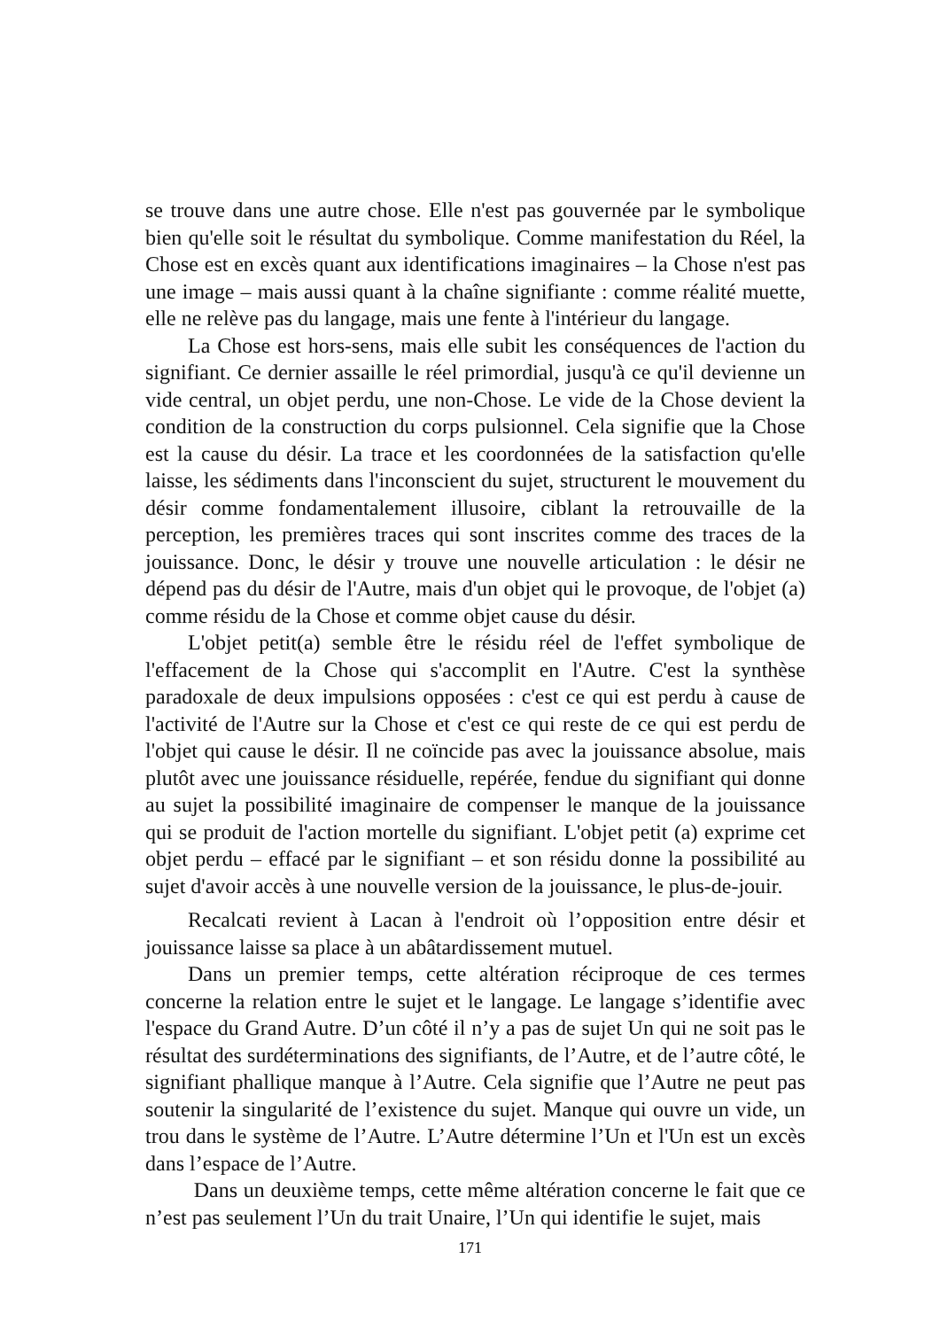se trouve dans une autre chose. Elle n'est pas gouvernée par le symbolique bien qu'elle soit le résultat du symbolique. Comme manifestation du Réel, la Chose est en excès quant aux identifications imaginaires – la Chose n'est pas une image – mais aussi quant à la chaîne signifiante : comme réalité muette, elle ne relève pas du langage, mais une fente à l'intérieur du langage.
La Chose est hors-sens, mais elle subit les conséquences de l'action du signifiant. Ce dernier assaille le réel primordial, jusqu'à ce qu'il devienne un vide central, un objet perdu, une non-Chose. Le vide de la Chose devient la condition de la construction du corps pulsionnel. Cela signifie que la Chose est la cause du désir. La trace et les coordonnées de la satisfaction qu'elle laisse, les sédiments dans l'inconscient du sujet, structurent le mouvement du désir comme fondamentalement illusoire, ciblant la retrouvaille de la perception, les premières traces qui sont inscrites comme des traces de la jouissance. Donc, le désir y trouve une nouvelle articulation : le désir ne dépend pas du désir de l'Autre, mais d'un objet qui le provoque, de l'objet (a) comme résidu de la Chose et comme objet cause du désir.
L'objet petit(a) semble être le résidu réel de l'effet symbolique de l'effacement de la Chose qui s'accomplit en l'Autre. C'est la synthèse paradoxale de deux impulsions opposées : c'est ce qui est perdu à cause de l'activité de l'Autre sur la Chose et c'est ce qui reste de ce qui est perdu de l'objet qui cause le désir. Il ne coïncide pas avec la jouissance absolue, mais plutôt avec une jouissance résiduelle, repérée, fendue du signifiant qui donne au sujet la possibilité imaginaire de compenser le manque de la jouissance qui se produit de l'action mortelle du signifiant. L'objet petit (a) exprime cet objet perdu – effacé par le signifiant – et son résidu donne la possibilité au sujet d'avoir accès à une nouvelle version de la jouissance, le plus-de-jouir.
Recalcati revient à Lacan à l'endroit où l’opposition entre désir et jouissance laisse sa place à un abâtardissement mutuel.
Dans un premier temps, cette altération réciproque de ces termes concerne la relation entre le sujet et le langage. Le langage s’identifie avec l'espace du Grand Autre. D’un côté il n’y a pas de sujet Un qui ne soit pas le résultat des surdéterminations des signifiants, de l’Autre, et de l’autre côté, le signifiant phallique manque à l’Autre. Cela signifie que l’Autre ne peut pas soutenir la singularité de l’existence du sujet. Manque qui ouvre un vide, un trou dans le système de l’Autre. L’Autre détermine l’Un et l'Un est un excès dans l’espace de l’Autre.
Dans un deuxième temps, cette même altération concerne le fait que ce n’est pas seulement l’Un du trait Unaire, l’Un qui identifie le sujet, mais
171